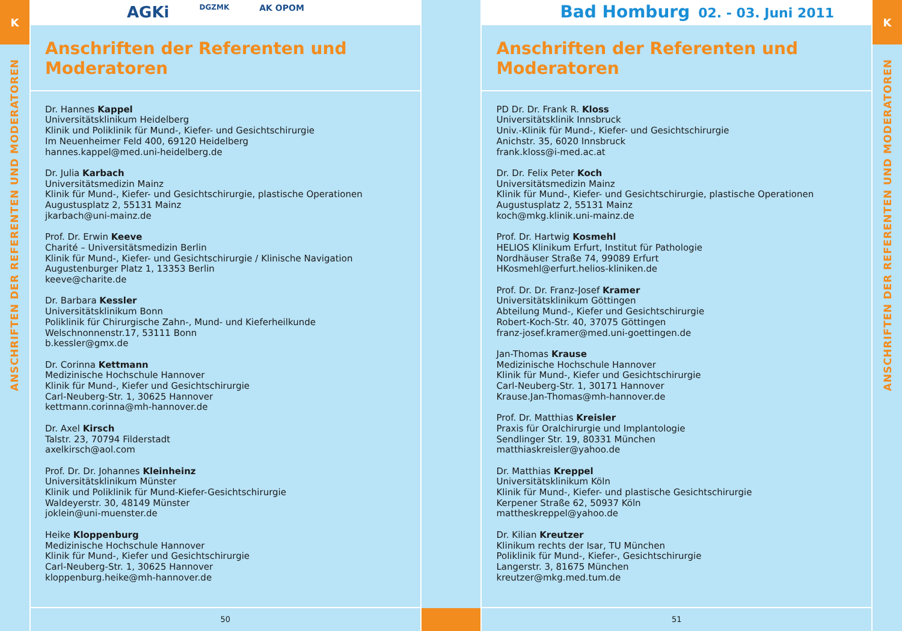K
ANSCHRIFTEN DER REFERENTEN UND MODERATOREN
AGKi DGZMK AK OPOM
Anschriften der Referenten und Moderatoren
Dr. Hannes Kappel
Universitätsklinikum Heidelberg
Klinik und Poliklinik für Mund-, Kiefer- und Gesichtschirurgie
Im Neuenheimer Feld 400, 69120 Heidelberg
hannes.kappel@med.uni-heidelberg.de
Dr. Julia Karbach
Universitätsmedizin Mainz
Klinik für Mund-, Kiefer- und Gesichtschirurgie, plastische Operationen
Augustusplatz 2, 55131 Mainz
jkarbach@uni-mainz.de
Prof. Dr. Erwin Keeve
Charité – Universitätsmedizin Berlin
Klinik für Mund-, Kiefer- und Gesichtschirurgie / Klinische Navigation
Augustenburger Platz 1, 13353 Berlin
keeve@charite.de
Dr. Barbara Kessler
Universitätsklinikum Bonn
Poliklinik für Chirurgische Zahn-, Mund- und Kieferheilkunde
Welschnonnenstr.17, 53111 Bonn
b.kessler@gmx.de
Dr. Corinna Kettmann
Medizinische Hochschule Hannover
Klinik für Mund-, Kiefer und Gesichtschirurgie
Carl-Neuberg-Str. 1, 30625 Hannover
kettmann.corinna@mh-hannover.de
Dr. Axel Kirsch
Talstr. 23, 70794 Filderstadt
axelkirsch@aol.com
Prof. Dr. Dr. Johannes Kleinheinz
Universitätsklinikum Münster
Klinik und Poliklinik für Mund-Kiefer-Gesichtschirurgie
Waldeyerstr. 30, 48149 Münster
joklein@uni-muenster.de
Heike Kloppenburg
Medizinische Hochschule Hannover
Klinik für Mund-, Kiefer und Gesichtschirurgie
Carl-Neuberg-Str. 1, 30625 Hannover
kloppenburg.heike@mh-hannover.de
50
Bad Homburg 02. - 03. Juni 2011
Anschriften der Referenten und Moderatoren
PD Dr. Dr. Frank R. Kloss
Universitätsklinik Innsbruck
Univ.-Klinik für Mund-, Kiefer- und Gesichtschirurgie
Anichstr. 35, 6020 Innsbruck
frank.kloss@i-med.ac.at
Dr. Dr. Felix Peter Koch
Universitätsmedizin Mainz
Klinik für Mund-, Kiefer- und Gesichtschirurgie, plastische Operationen
Augustusplatz 2, 55131 Mainz
koch@mkg.klinik.uni-mainz.de
Prof. Dr. Hartwig Kosmehl
HELIOS Klinikum Erfurt, Institut für Pathologie
Nordhäuser Straße 74, 99089 Erfurt
HKosmehl@erfurt.helios-kliniken.de
Prof. Dr. Dr. Franz-Josef Kramer
Universitätsklinikum Göttingen
Abteilung Mund-, Kiefer und Gesichtschirurgie
Robert-Koch-Str. 40, 37075 Göttingen
franz-josef.kramer@med.uni-goettingen.de
Jan-Thomas Krause
Medizinische Hochschule Hannover
Klinik für Mund-, Kiefer und Gesichtschirurgie
Carl-Neuberg-Str. 1, 30171 Hannover
Krause.Jan-Thomas@mh-hannover.de
Prof. Dr. Matthias Kreisler
Praxis für Oralchirurgie und Implantologie
Sendlinger Str. 19, 80331 München
matthiaskreisler@yahoo.de
Dr. Matthias Kreppel
Universitätsklinikum Köln
Klinik für Mund-, Kiefer- und plastische Gesichtschirurgie
Kerpener Straße 62, 50937 Köln
mattheskreppel@yahoo.de
Dr. Kilian Kreutzer
Klinikum rechts der Isar, TU München
Poliklinik für Mund-, Kiefer-, Gesichtschirurgie
Langerstr. 3, 81675 München
kreutzer@mkg.med.tum.de
51
K
ANSCHRIFTEN DER REFERENTEN UND MODERATOREN